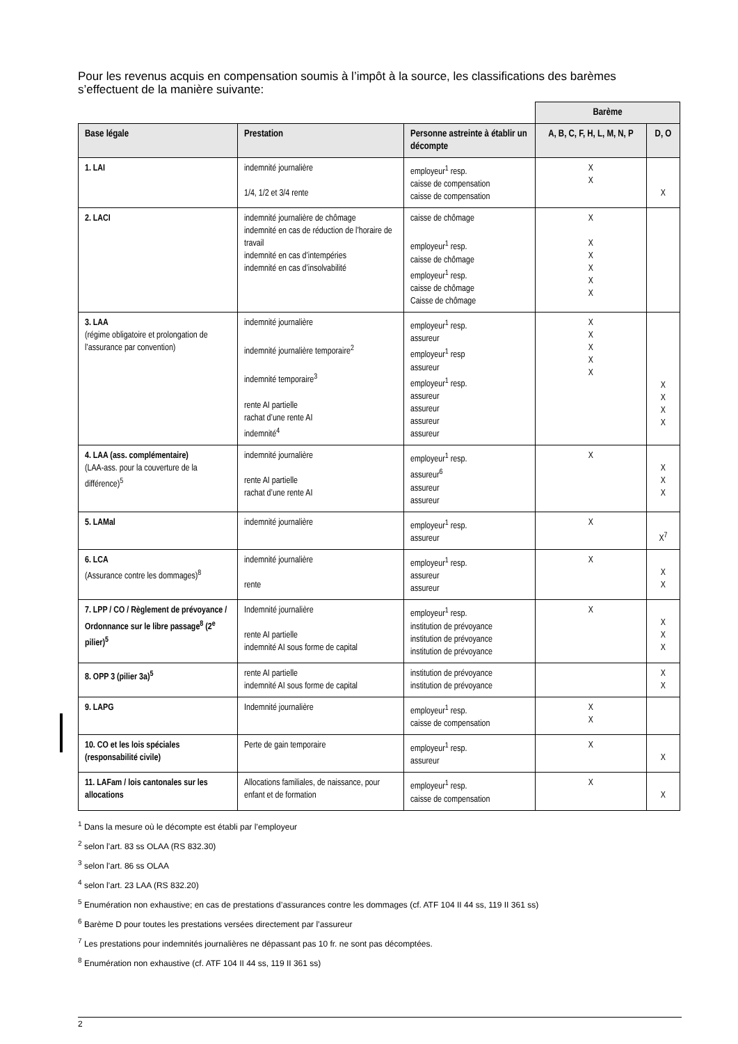Pour les revenus acquis en compensation soumis à l’impôt à la source, les classifications des barèmes s’effectuent de la manière suivante:
| | | | Barème | |
| --- | --- | --- | --- | --- |
| Base légale | Prestation | Personne astreinte à établir un décompte | A, B, C, F, H, L, M, N, P | D, O |
| 1. LAI | indemnité journalière 1/4, 1/2 et 3/4 rente | employeur<sup>1</sup> resp. caisse de compensation caisse de compensation | X X | X |
| 2. LACI | indemnité journalière de chômage indemnité en cas de réduction de l’horaire de travail indemnité en cas d’intempéries indemnité en cas d’insolvabilité | caisse de chômage employeur<sup>1</sup> resp. caisse de chômage employeur<sup>1</sup> resp. caisse de chômage Caisse de chômage | X X X X X X | |
| 3. LAA (régime obligatoire et prolongation de l’assurance par convention) | indemnité journalière indemnité journalière temporaire<sup>2</sup> indemnité temporaire<sup>3</sup> rente AI partielle rachat d’une rente AI indemnité<sup>4</sup> | employeur<sup>1</sup> resp. assureur employeur<sup>1</sup> resp assureur employeur<sup>1</sup> resp. assureur assureur assureur assureur | X X X X X | X X X X |
| 4. LAA (ass. complémentaire) (LAA-ass. pour la couverture de la différence)<sup>5</sup> | indemnité journalière rente AI partielle rachat d’une rente AI | employeur<sup>1</sup> resp. assureur<sup>6</sup> assureur assureur | X | X X X |
| 5. LAMal | indemnité journalière | employeur<sup>1</sup> resp. assureur | X | X<sup>7</sup> |
| 6. LCA (Assurance contre les dommages)<sup>8</sup> | indemnité journalière rente | employeur<sup>1</sup> resp. assureur assureur | X | X X |
| 7. LPP / CO / Règlement de prévoyance / Ordonnance sur le libre passage<sup>8</sup> (2<sup>e</sup> pilier)<sup>5</sup> | Indemnité journalière rente AI partielle indemnité AI sous forme de capital | employeur<sup>1</sup> resp. institution de prévoyance institution de prévoyance institution de prévoyance | X | X X X |
| 8. OPP 3 (pilier 3a)<sup>5</sup> | rente AI partielle indemnité AI sous forme de capital | institution de prévoyance institution de prévoyance | | X X |
| 9. LAPG | Indemnité journalière | employeur<sup>1</sup> resp. caisse de compensation | X X | |
| 10. CO et les lois spéciales (responsabilité civile) | Perte de gain temporaire | employeur<sup>1</sup> resp. assureur | X | X |
| 11. LAFam / lois cantonales sur les allocations | Allocations familiales, de naissance, pour enfant et de formation | employeur<sup>1</sup> resp. caisse de compensation | X | X |
<sup>1</sup> Dans la mesure où le décompte est établi par l’employeur
<sup>2</sup> selon l’art. 83 ss OLAA (RS 832.30)
<sup>3</sup> selon l’art. 86 ss OLAA
<sup>4</sup> selon l’art. 23 LAA (RS 832.20)
<sup>5</sup> Enumération non exhaustive; en cas de prestations d’assurances contre les dommages (cf. ATF 104 II 44 ss, 119 II 361 ss)
<sup>6</sup> Barème D pour toutes les prestations versées directement par l’assureur
<sup>7</sup> Les prestations pour indemnités journalières ne dépassant pas 10 fr. ne sont pas décomptées.
<sup>8</sup> Enumération non exhaustive (cf. ATF 104 II 44 ss, 119 II 361 ss)
2